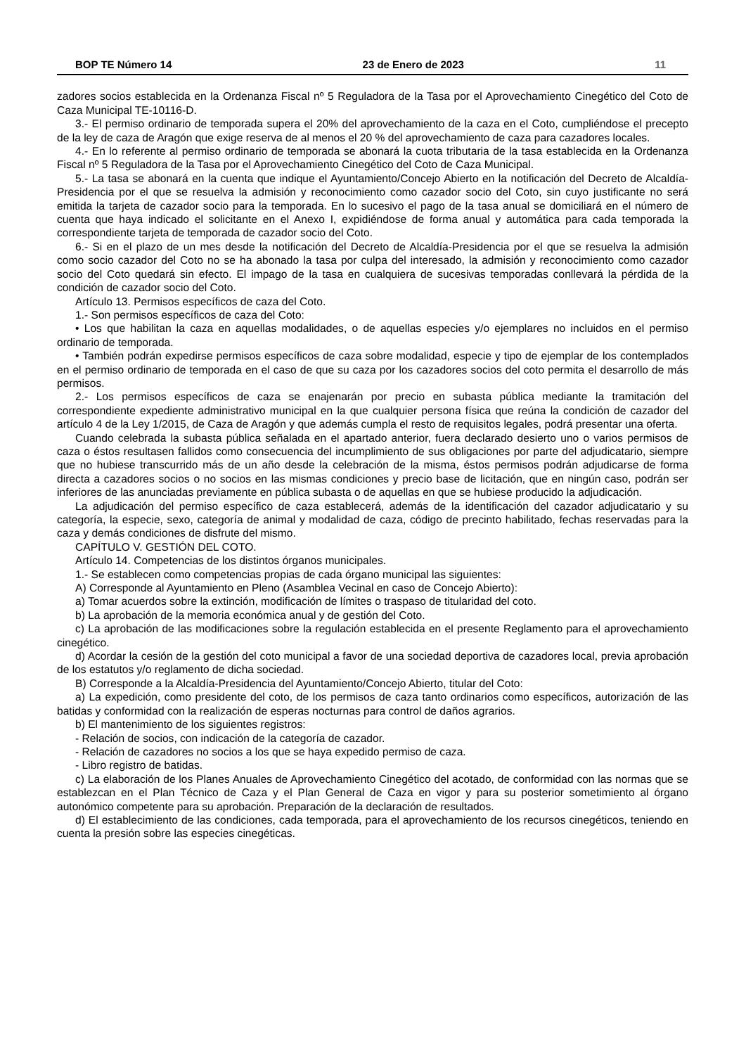BOP TE Número 14 23 de Enero de 2023 11
zadores socios establecida en la Ordenanza Fiscal nº 5 Reguladora de la Tasa por el Aprovechamiento Cinegético del Coto de Caza Municipal TE-10116-D.
3.- El permiso ordinario de temporada supera el 20% del aprovechamiento de la caza en el Coto, cumpliéndose el precepto de la ley de caza de Aragón que exige reserva de al menos el 20 % del aprovechamiento de caza para cazadores locales.
4.- En lo referente al permiso ordinario de temporada se abonará la cuota tributaria de la tasa establecida en la Ordenanza Fiscal nº 5 Reguladora de la Tasa por el Aprovechamiento Cinegético del Coto de Caza Municipal.
5.- La tasa se abonará en la cuenta que indique el Ayuntamiento/Concejo Abierto en la notificación del Decreto de Alcaldía-Presidencia por el que se resuelva la admisión y reconocimiento como cazador socio del Coto, sin cuyo justificante no será emitida la tarjeta de cazador socio para la temporada. En lo sucesivo el pago de la tasa anual se domiciliará en el número de cuenta que haya indicado el solicitante en el Anexo I, expidiéndose de forma anual y automática para cada temporada la correspondiente tarjeta de temporada de cazador socio del Coto.
6.- Si en el plazo de un mes desde la notificación del Decreto de Alcaldía-Presidencia por el que se resuelva la admisión como socio cazador del Coto no se ha abonado la tasa por culpa del interesado, la admisión y reconocimiento como cazador socio del Coto quedará sin efecto. El impago de la tasa en cualquiera de sucesivas temporadas conllevará la pérdida de la condición de cazador socio del Coto.
Artículo 13. Permisos específicos de caza del Coto.
1.- Son permisos específicos de caza del Coto:
• Los que habilitan la caza en aquellas modalidades, o de aquellas especies y/o ejemplares no incluidos en el permiso ordinario de temporada.
• También podrán expedirse permisos específicos de caza sobre modalidad, especie y tipo de ejemplar de los contemplados en el permiso ordinario de temporada en el caso de que su caza por los cazadores socios del coto permita el desarrollo de más permisos.
2.- Los permisos específicos de caza se enajenarán por precio en subasta pública mediante la tramitación del correspondiente expediente administrativo municipal en la que cualquier persona física que reúna la condición de cazador del artículo 4 de la Ley 1/2015, de Caza de Aragón y que además cumpla el resto de requisitos legales, podrá presentar una oferta.
Cuando celebrada la subasta pública señalada en el apartado anterior, fuera declarado desierto uno o varios permisos de caza o éstos resultasen fallidos como consecuencia del incumplimiento de sus obligaciones por parte del adjudicatario, siempre que no hubiese transcurrido más de un año desde la celebración de la misma, éstos permisos podrán adjudicarse de forma directa a cazadores socios o no socios en las mismas condiciones y precio base de licitación, que en ningún caso, podrán ser inferiores de las anunciadas previamente en pública subasta o de aquellas en que se hubiese producido la adjudicación.
La adjudicación del permiso específico de caza establecerá, además de la identificación del cazador adjudicatario y su categoría, la especie, sexo, categoría de animal y modalidad de caza, código de precinto habilitado, fechas reservadas para la caza y demás condiciones de disfrute del mismo.
CAPÍTULO V. GESTIÓN DEL COTO.
Artículo 14. Competencias de los distintos órganos municipales.
1.- Se establecen como competencias propias de cada órgano municipal las siguientes:
A) Corresponde al Ayuntamiento en Pleno (Asamblea Vecinal en caso de Concejo Abierto):
a) Tomar acuerdos sobre la extinción, modificación de límites o traspaso de titularidad del coto.
b) La aprobación de la memoria económica anual y de gestión del Coto.
c) La aprobación de las modificaciones sobre la regulación establecida en el presente Reglamento para el aprovechamiento cinegético.
d) Acordar la cesión de la gestión del coto municipal a favor de una sociedad deportiva de cazadores local, previa aprobación de los estatutos y/o reglamento de dicha sociedad.
B) Corresponde a la Alcaldía-Presidencia del Ayuntamiento/Concejo Abierto, titular del Coto:
a) La expedición, como presidente del coto, de los permisos de caza tanto ordinarios como específicos, autorización de las batidas y conformidad con la realización de esperas nocturnas para control de daños agrarios.
b) El mantenimiento de los siguientes registros:
- Relación de socios, con indicación de la categoría de cazador.
- Relación de cazadores no socios a los que se haya expedido permiso de caza.
- Libro registro de batidas.
c) La elaboración de los Planes Anuales de Aprovechamiento Cinegético del acotado, de conformidad con las normas que se establezcan en el Plan Técnico de Caza y el Plan General de Caza en vigor y para su posterior sometimiento al órgano autonómico competente para su aprobación. Preparación de la declaración de resultados.
d) El establecimiento de las condiciones, cada temporada, para el aprovechamiento de los recursos cinegéticos, teniendo en cuenta la presión sobre las especies cinegéticas.